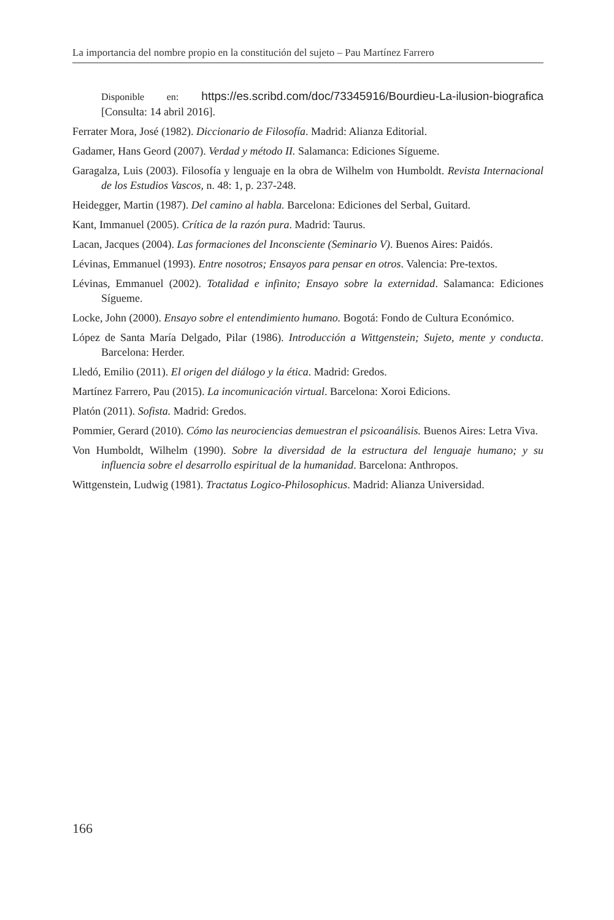La importancia del nombre propio en la constitución del sujeto – Pau Martínez Farrero
Disponible en: https://es.scribd.com/doc/73345916/Bourdieu-La-ilusion-biografica [Consulta: 14 abril 2016].
Ferrater Mora, José (1982). Diccionario de Filosofía. Madrid: Alianza Editorial.
Gadamer, Hans Geord (2007). Verdad y método II. Salamanca: Ediciones Sígueme.
Garagalza, Luis (2003). Filosofía y lenguaje en la obra de Wilhelm von Humboldt. Revista Internacional de los Estudios Vascos, n. 48: 1, p. 237-248.
Heidegger, Martin (1987). Del camino al habla. Barcelona: Ediciones del Serbal, Guitard.
Kant, Immanuel (2005). Crítica de la razón pura. Madrid: Taurus.
Lacan, Jacques (2004). Las formaciones del Inconsciente (Seminario V). Buenos Aires: Paidós.
Lévinas, Emmanuel (1993). Entre nosotros; Ensayos para pensar en otros. Valencia: Pre-textos.
Lévinas, Emmanuel (2002). Totalidad e infinito; Ensayo sobre la externidad. Salamanca: Ediciones Sígueme.
Locke, John (2000). Ensayo sobre el entendimiento humano. Bogotá: Fondo de Cultura Económico.
López de Santa María Delgado, Pilar (1986). Introducción a Wittgenstein; Sujeto, mente y conducta. Barcelona: Herder.
Lledó, Emilio (2011). El origen del diálogo y la ética. Madrid: Gredos.
Martínez Farrero, Pau (2015). La incomunicación virtual. Barcelona: Xoroi Edicions.
Platón (2011). Sofista. Madrid: Gredos.
Pommier, Gerard (2010). Cómo las neurociencias demuestran el psicoanálisis. Buenos Aires: Letra Viva.
Von Humboldt, Wilhelm (1990). Sobre la diversidad de la estructura del lenguaje humano; y su influencia sobre el desarrollo espiritual de la humanidad. Barcelona: Anthropos.
Wittgenstein, Ludwig (1981). Tractatus Logico-Philosophicus. Madrid: Alianza Universidad.
166